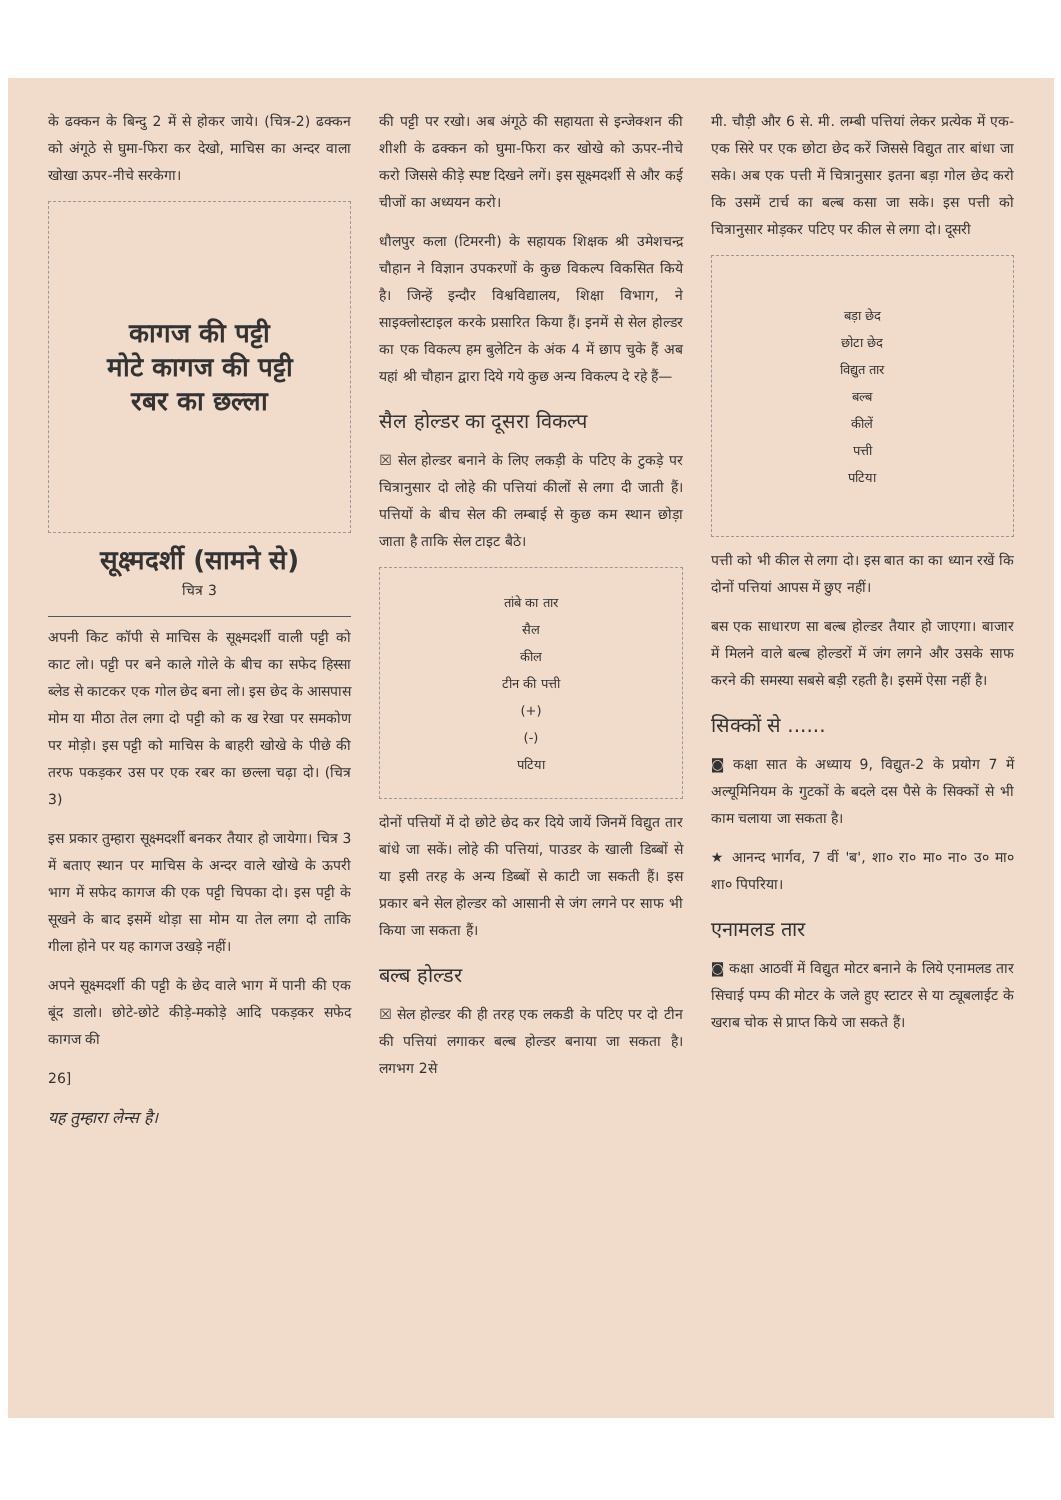के ढक्कन के बिन्दु 2 में से होकर जाये। (चित्र-2) ढक्कन को अंगूठे से घुमा-फिरा कर देखो, माचिस का अन्दर वाला खोखा ऊपर-नीचे सरकेगा।
कागज की पट्टी
मोटे कागज की पट्टी
रबर का छल्ला
सूक्ष्मदर्शी (सामने से)
चित्र 3
अपनी किट कॉपी से माचिस के सूक्ष्मदर्शी वाली पट्टी को काट लो। पट्टी पर बने काले गोले के बीच का सफेद हिस्सा ब्लेड से काटकर एक गोल छेद बना लो। इस छेद के आसपास मोम या मीठा तेल लगा दो पट्टी को क ख रेखा पर समकोण पर मोड़ो। इस पट्टी को माचिस के बाहरी खोखे के पीछे की तरफ पकड़कर उस पर एक रबर का छल्ला चढ़ा दो। (चित्र 3)
इस प्रकार तुम्हारा सूक्ष्मदर्शी बनकर तैयार हो जायेगा। चित्र 3 में बताए स्थान पर माचिस के अन्दर वाले खोखे के ऊपरी भाग में सफेद कागज की एक पट्टी चिपका दो। इस पट्टी के सूखने के बाद इसमें थोड़ा सा मोम या तेल लगा दो ताकि गीला होने पर यह कागज उखड़े नहीं।
अपने सूक्ष्मदर्शी की पट्टी के छेद वाले भाग में पानी की एक बूंद डालो। छोटे-छोटे कीड़े-मकोड़े आदि पकड़कर सफेद कागज की
26]
यह तुम्हारा लेन्स है।
की पट्टी पर रखो। अब अंगूठे की सहायता से इन्जेक्शन की शीशी के ढक्कन को घुमा-फिरा कर खोखे को ऊपर-नीचे करो जिससे कीड़े स्पष्ट दिखने लगें। इस सूक्ष्मदर्शी से और कई चीजों का अध्ययन करो।
धौलपुर कला (टिमरनी) के सहायक शिक्षक श्री उमेशचन्द्र चौहान ने विज्ञान उपकरणों के कुछ विकल्प विकसित किये है। जिन्हें इन्दौर विश्वविद्यालय, शिक्षा विभाग, ने साइक्लोस्टाइल करके प्रसारित किया हैं। इनमें से सेल होल्डर का एक विकल्प हम बुलेटिन के अंक 4 में छाप चुके हैं अब यहां श्री चौहान द्वारा दिये गये कुछ अन्य विकल्प दे रहे हैं—
सैल होल्डर का दूसरा विकल्प
☒ सेल होल्डर बनाने के लिए लकड़ी के पटिए के टुकड़े पर चित्रानुसार दो लोहे की पत्तियां कीलों से लगा दी जाती हैं। पत्तियों के बीच सेल की लम्बाई से कुछ कम स्थान छोड़ा जाता है ताकि सेल टाइट बैठे।
तांबे का तार
सैल
कील
टीन की पत्ती
(+)
(-)
पटिया
दोनों पत्तियों में दो छोटे छेद कर दिये जायें जिनमें विद्युत तार बांधे जा सकें। लोहे की पत्तियां, पाउडर के खाली डिब्बों से या इसी तरह के अन्य डिब्बों से काटी जा सकती हैं। इस प्रकार बने सेल होल्डर को आसानी से जंग लगने पर साफ भी किया जा सकता हैं।
बल्ब होल्डर
☒ सेल होल्डर की ही तरह एक लकडी के पटिए पर दो टीन की पत्तियां लगाकर बल्ब होल्डर बनाया जा सकता है। लगभग 2से
मी. चौड़ी और 6 से. मी. लम्बी पत्तियां लेकर प्रत्येक में एक-एक सिरे पर एक छोटा छेद करें जिससे विद्युत तार बांधा जा सके। अब एक पत्ती में चित्रानुसार इतना बड़ा गोल छेद करो कि उसमें टार्च का बल्ब कसा जा सके। इस पत्ती को चित्रानुसार मोड़कर पटिए पर कील से लगा दो। दूसरी
बड़ा छेद
छोटा छेद
विद्युत तार
बल्ब
कीलें
पत्ती
पटिया
पत्ती को भी कील से लगा दो। इस बात का का ध्यान रखें कि दोनों पत्तियां आपस में छुए नहीं।
बस एक साधारण सा बल्ब होल्डर तैयार हो जाएगा। बाजार में मिलने वाले बल्ब होल्डरों में जंग लगने और उसके साफ करने की समस्या सबसे बड़ी रहती है। इसमें ऐसा नहीं है।
सिक्कों से ......
◙ कक्षा सात के अध्याय 9, विद्युत-2 के प्रयोग 7 में अल्यूमिनियम के गुटकों के बदले दस पैसे के सिक्कों से भी काम चलाया जा सकता है।
★ आनन्द भार्गव, 7 वीं 'ब', शा० रा० मा० ना० उ० मा० शा० पिपरिया।
एनामलड तार
◙ कक्षा आठवीं में विद्युत मोटर बनाने के लिये एनामलड तार सिचाई पम्प की मोटर के जले हुए स्टाटर से या ट्यूबलाईट के खराब चोक से प्राप्त किये जा सकते हैं।